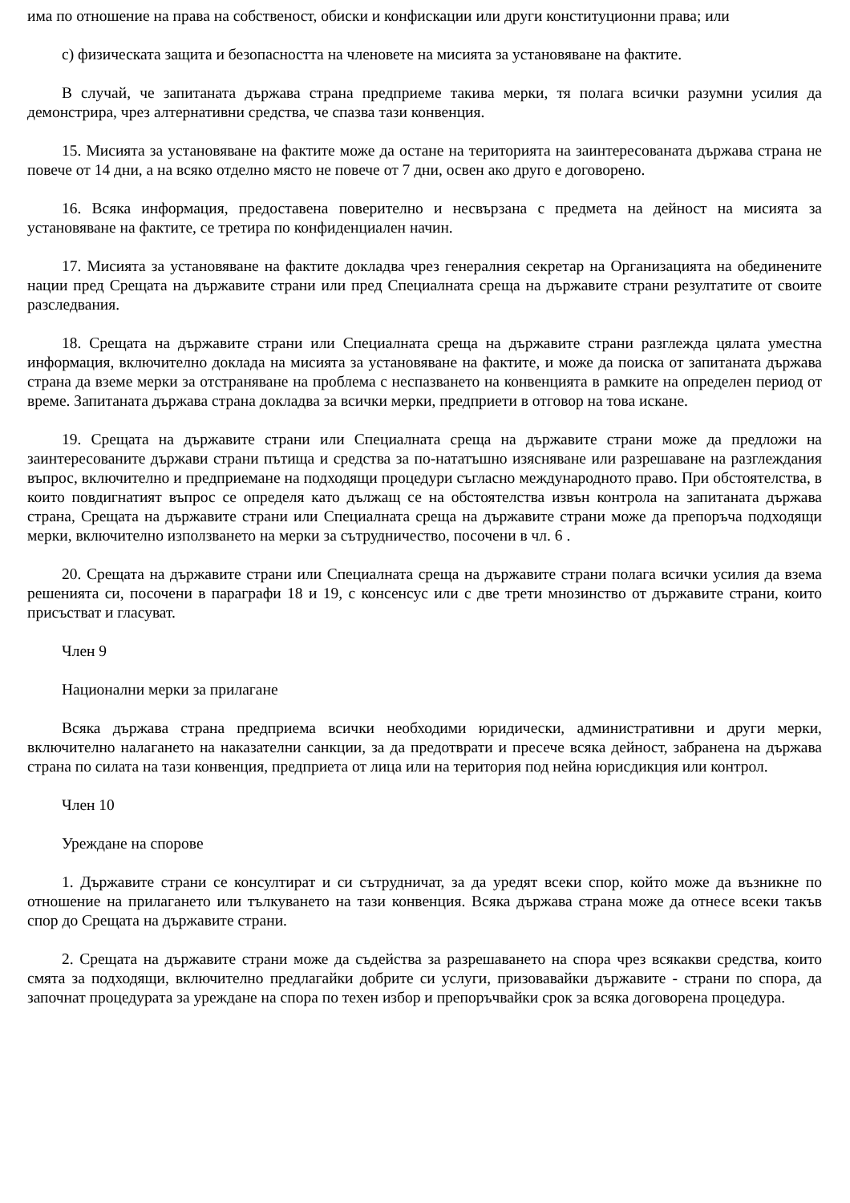има по отношение на права на собственост, обиски и конфискации или други конституционни права; или
c) физическата защита и безопасността на членовете на мисията за установяване на фактите.
В случай, че запитаната държава страна предприеме такива мерки, тя полага всички разумни усилия да демонстрира, чрез алтернативни средства, че спазва тази конвенция.
15. Мисията за установяване на фактите може да остане на територията на заинтересованата държава страна не повече от 14 дни, а на всяко отделно място не повече от 7 дни, освен ако друго е договорено.
16. Всяка информация, предоставена поверително и несвързана с предмета на дейност на мисията за установяване на фактите, се третира по конфиденциален начин.
17. Мисията за установяване на фактите докладва чрез генералния секретар на Организацията на обединените нации пред Срещата на държавите страни или пред Специалната среща на държавите страни резултатите от своите разследвания.
18. Срещата на държавите страни или Специалната среща на държавите страни разглежда цялата уместна информация, включително доклада на мисията за установяване на фактите, и може да поиска от запитаната държава страна да вземе мерки за отстраняване на проблема с неспазването на конвенцията в рамките на определен период от време. Запитаната държава страна докладва за всички мерки, предприети в отговор на това искане.
19. Срещата на държавите страни или Специалната среща на държавите страни може да предложи на заинтересованите държави страни пътища и средства за по-нататъшно изясняване или разрешаване на разглеждания въпрос, включително и предприемане на подходящи процедури съгласно международното право. При обстоятелства, в които повдигнатият въпрос се определя като дължащ се на обстоятелства извън контрола на запитаната държава страна, Срещата на държавите страни или Специалната среща на държавите страни може да препоръча подходящи мерки, включително използването на мерки за сътрудничество, посочени в чл. 6 .
20. Срещата на държавите страни или Специалната среща на държавите страни полага всички усилия да взема решенията си, посочени в параграфи 18 и 19, с консенсус или с две трети мнозинство от държавите страни, които присъстват и гласуват.
Член 9
Национални мерки за прилагане
Всяка държава страна предприема всички необходими юридически, административни и други мерки, включително налагането на наказателни санкции, за да предотврати и пресече всяка дейност, забранена на държава страна по силата на тази конвенция, предприета от лица или на територия под нейна юрисдикция или контрол.
Член 10
Уреждане на спорове
1. Държавите страни се консултират и си сътрудничат, за да уредят всеки спор, който може да възникне по отношение на прилагането или тълкуването на тази конвенция. Всяка държава страна може да отнесе всеки такъв спор до Срещата на държавите страни.
2. Срещата на държавите страни може да съдейства за разрешаването на спора чрез всякакви средства, които смята за подходящи, включително предлагайки добрите си услуги, призовавайки държавите - страни по спора, да започнат процедурата за уреждане на спора по техен избор и препоръчвайки срок за всяка договорена процедура.